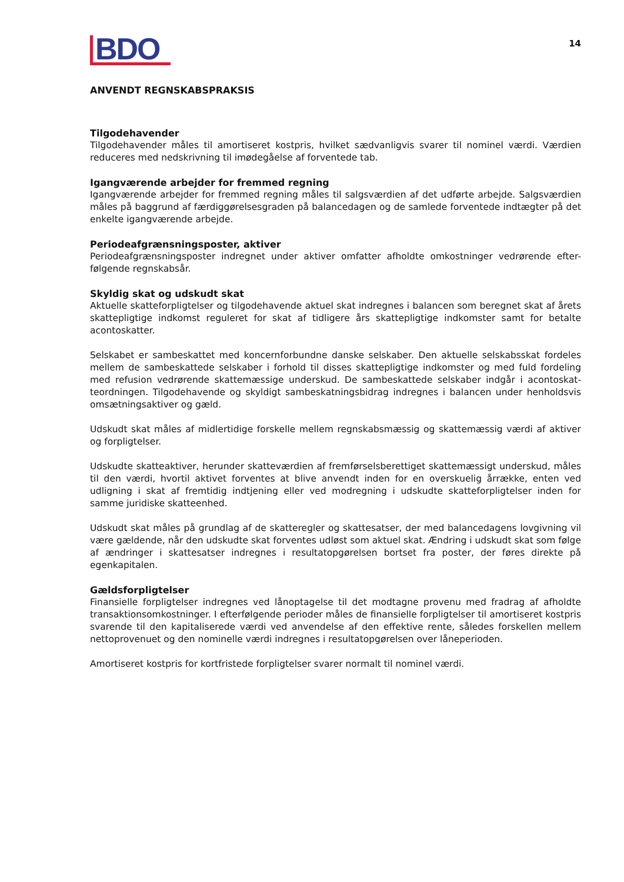BDO
14
ANVENDT REGNSKABSPRAKSIS
Tilgodehavender
Tilgodehavender måles til amortiseret kostpris, hvilket sædvanligvis svarer til nominel værdi. Værdien reduceres med nedskrivning til imødegåelse af forventede tab.
Igangværende arbejder for fremmed regning
Igangværende arbejder for fremmed regning måles til salgsværdien af det udførte arbejde. Salgsværdien måles på baggrund af færdiggørelsesgraden på balancedagen og de samlede forventede indtægter på det enkelte igangværende arbejde.
Periodeafgrænsningsposter, aktiver
Periodeafgrænsningsposter indregnet under aktiver omfatter afholdte omkostninger vedrørende efter-følgende regnskabsår.
Skyldig skat og udskudt skat
Aktuelle skatteforpligtelser og tilgodehavende aktuel skat indregnes i balancen som beregnet skat af årets skattepligtige indkomst reguleret for skat af tidligere års skattepligtige indkomster samt for betalte acontoskatter.
Selskabet er sambeskattet med koncernforbundne danske selskaber. Den aktuelle selskabsskat fordeles mellem de sambeskattede selskaber i forhold til disses skattepligtige indkomster og med fuld fordeling med refusion vedrørende skattemæssige underskud. De sambeskattede selskaber indgår i acontoskat-teordningen. Tilgodehavende og skyldigt sambeskatningsbidrag indregnes i balancen under henholdsvis omsætningsaktiver og gæld.
Udskudt skat måles af midlertidige forskelle mellem regnskabsmæssig og skattemæssig værdi af aktiver og forpligtelser.
Udskudte skatteaktiver, herunder skatteværdien af fremførselsberettiget skattemæssigt underskud, måles til den værdi, hvortil aktivet forventes at blive anvendt inden for en overskuelig årrække, enten ved udligning i skat af fremtidig indtjening eller ved modregning i udskudte skatteforpligtelser inden for samme juridiske skatteenhed.
Udskudt skat måles på grundlag af de skatteregler og skattesatser, der med balancedagens lovgivning vil være gældende, når den udskudte skat forventes udløst som aktuel skat. Ændring i udskudt skat som følge af ændringer i skattesatser indregnes i resultatopgørelsen bortset fra poster, der føres direkte på egenkapitalen.
Gældsforpligtelser
Finansielle forpligtelser indregnes ved lånoptagelse til det modtagne provenu med fradrag af afholdte transaktionsomkostninger. I efterfølgende perioder måles de finansielle forpligtelser til amortiseret kostpris svarende til den kapitaliserede værdi ved anvendelse af den effektive rente, således forskellen mellem nettoprovenuet og den nominelle værdi indregnes i resultatopgørelsen over låneperioden.
Amortiseret kostpris for kortfristede forpligtelser svarer normalt til nominel værdi.